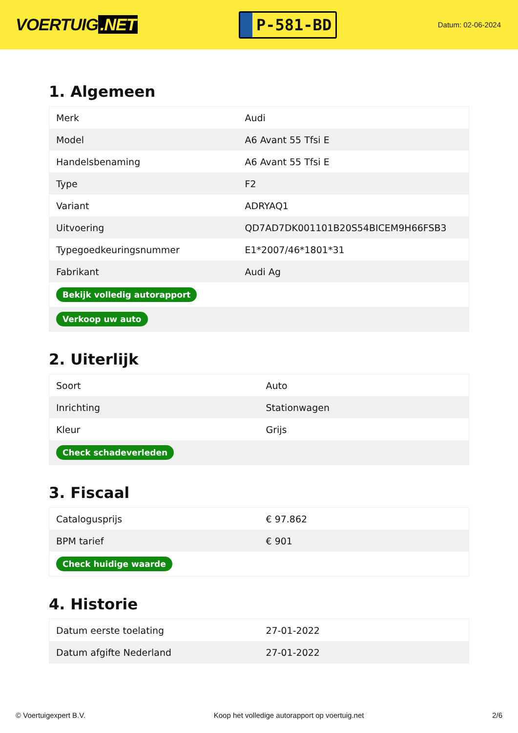VOERTUIG.NET
P-581-BD
Datum: 02-06-2024
1. Algemeen
| Merk | Audi |
| Model | A6 Avant 55 Tfsi E |
| Handelsbenaming | A6 Avant 55 Tfsi E |
| Type | F2 |
| Variant | ADRYAQ1 |
| Uitvoering | QD7AD7DK001101B20S54BICEM9H66FSB3 |
| Typegoedkeuringsnummer | E1*2007/46*1801*31 |
| Fabrikant | Audi Ag |
| Bekijk volledig autorapport | |
| Verkoop uw auto | |
2. Uiterlijk
| Soort | Auto |
| Inrichting | Stationwagen |
| Kleur | Grijs |
| Check schadeverleden | |
3. Fiscaal
| Catalogusprijs | € 97.862 |
| BPM tarief | € 901 |
| Check huidige waarde | |
4. Historie
| Datum eerste toelating | 27-01-2022 |
| Datum afgifte Nederland | 27-01-2022 |
© Voertuigexpert B.V. Koop het volledige autorapport op voertuig.net 2/6